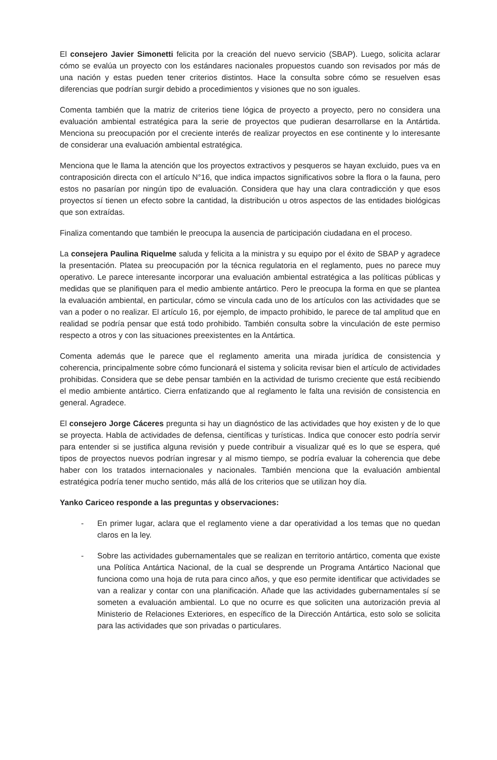El consejero Javier Simonetti felicita por la creación del nuevo servicio (SBAP). Luego, solicita aclarar cómo se evalúa un proyecto con los estándares nacionales propuestos cuando son revisados por más de una nación y estas pueden tener criterios distintos. Hace la consulta sobre cómo se resuelven esas diferencias que podrían surgir debido a procedimientos y visiones que no son iguales.
Comenta también que la matriz de criterios tiene lógica de proyecto a proyecto, pero no considera una evaluación ambiental estratégica para la serie de proyectos que pudieran desarrollarse en la Antártida. Menciona su preocupación por el creciente interés de realizar proyectos en ese continente y lo interesante de considerar una evaluación ambiental estratégica.
Menciona que le llama la atención que los proyectos extractivos y pesqueros se hayan excluido, pues va en contraposición directa con el artículo N°16, que indica impactos significativos sobre la flora o la fauna, pero estos no pasarían por ningún tipo de evaluación. Considera que hay una clara contradicción y que esos proyectos sí tienen un efecto sobre la cantidad, la distribución u otros aspectos de las entidades biológicas que son extraídas.
Finaliza comentando que también le preocupa la ausencia de participación ciudadana en el proceso.
La consejera Paulina Riquelme saluda y felicita a la ministra y su equipo por el éxito de SBAP y agradece la presentación. Platea su preocupación por la técnica regulatoria en el reglamento, pues no parece muy operativo. Le parece interesante incorporar una evaluación ambiental estratégica a las políticas públicas y medidas que se planifiquen para el medio ambiente antártico. Pero le preocupa la forma en que se plantea la evaluación ambiental, en particular, cómo se vincula cada uno de los artículos con las actividades que se van a poder o no realizar. El artículo 16, por ejemplo, de impacto prohibido, le parece de tal amplitud que en realidad se podría pensar que está todo prohibido. También consulta sobre la vinculación de este permiso respecto a otros y con las situaciones preexistentes en la Antártica.
Comenta además que le parece que el reglamento amerita una mirada jurídica de consistencia y coherencia, principalmente sobre cómo funcionará el sistema y solicita revisar bien el artículo de actividades prohibidas. Considera que se debe pensar también en la actividad de turismo creciente que está recibiendo el medio ambiente antártico. Cierra enfatizando que al reglamento le falta una revisión de consistencia en general. Agradece.
El consejero Jorge Cáceres pregunta si hay un diagnóstico de las actividades que hoy existen y de lo que se proyecta. Habla de actividades de defensa, científicas y turísticas. Indica que conocer esto podría servir para entender si se justifica alguna revisión y puede contribuir a visualizar qué es lo que se espera, qué tipos de proyectos nuevos podrían ingresar y al mismo tiempo, se podría evaluar la coherencia que debe haber con los tratados internacionales y nacionales. También menciona que la evaluación ambiental estratégica podría tener mucho sentido, más allá de los criterios que se utilizan hoy día.
Yanko Cariceo responde a las preguntas y observaciones:
- En primer lugar, aclara que el reglamento viene a dar operatividad a los temas que no quedan claros en la ley.
- Sobre las actividades gubernamentales que se realizan en territorio antártico, comenta que existe una Política Antártica Nacional, de la cual se desprende un Programa Antártico Nacional que funciona como una hoja de ruta para cinco años, y que eso permite identificar que actividades se van a realizar y contar con una planificación. Añade que las actividades gubernamentales sí se someten a evaluación ambiental. Lo que no ocurre es que soliciten una autorización previa al Ministerio de Relaciones Exteriores, en específico de la Dirección Antártica, esto solo se solicita para las actividades que son privadas o particulares.